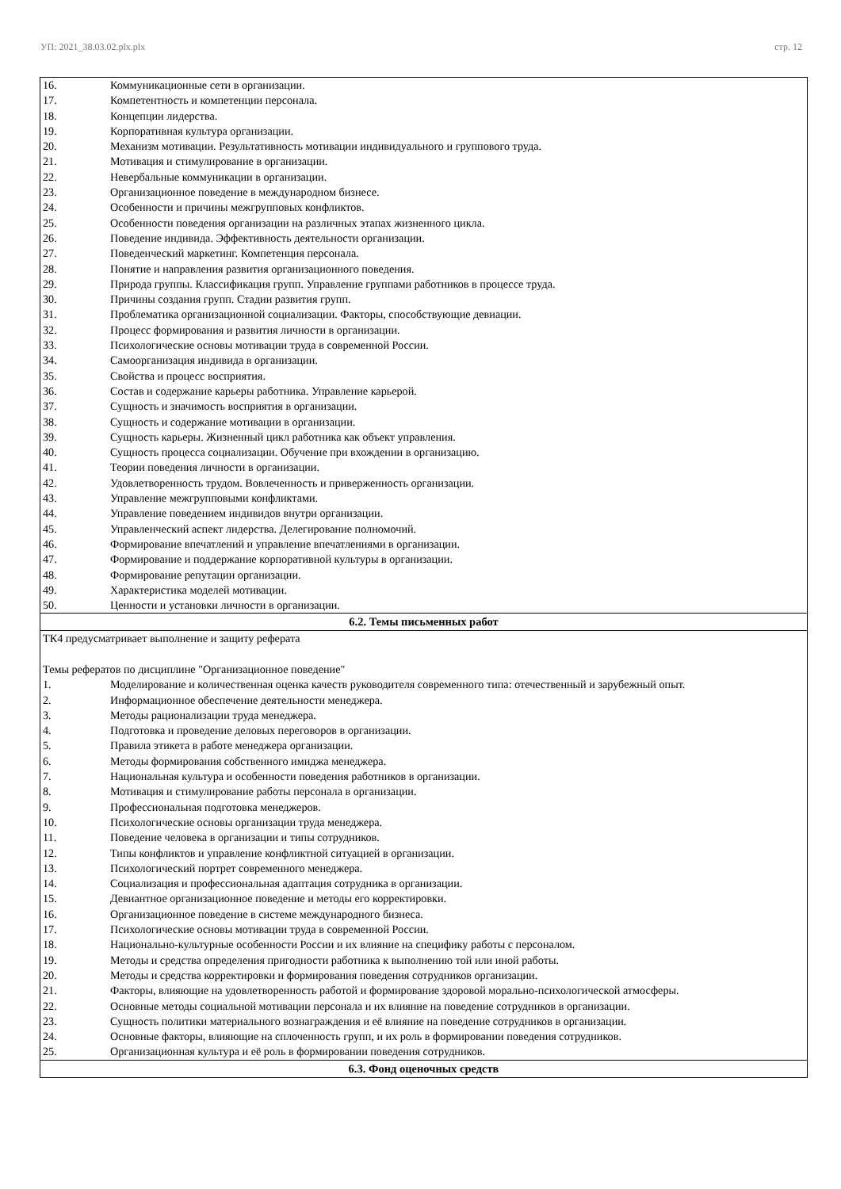УП: 2021_38.03.02.plx.plx стр. 12
| 16. Коммуникационные сети в организации. 17. Компетентность и компетенции персонала. 18. Концепции лидерства. 19. Корпоративная культура организации. 20. Механизм мотивации. Результативность мотивации индивидуального и группового труда. 21. Мотивация и стимулирование в организации. 22. Невербальные коммуникации в организации. 23. Организационное поведение в международном бизнесе. 24. Особенности и причины межгрупповых конфликтов. 25. Особенности поведения организации на различных этапах жизненного цикла. 26. Поведение индивида. Эффективность деятельности организации. 27. Поведенческий маркетинг. Компетенция персонала. 28. Понятие и направления развития организационного поведения. 29. Природа группы. Классификация групп. Управление группами работников в процессе труда. 30. Причины создания групп. Стадии развития групп. 31. Проблематика организационной социализации. Факторы, способствующие девиации. 32. Процесс формирования и развития личности в организации. 33. Психологические основы мотивации труда в современной России. 34. Самоорганизация индивида в организации. 35. Свойства и процесс восприятия. 36. Состав и содержание карьеры работника. Управление карьерой. 37. Сущность и значимость восприятия в организации. 38. Сущность и содержание мотивации в организации. 39. Сущность карьеры. Жизненный цикл работника как объект управления. 40. Сущность процесса социализации. Обучение при вхождении в организацию. 41. Теории поведения личности в организации. 42. Удовлетворенность трудом. Вовлеченность и приверженность организации. 43. Управление межгрупповыми конфликтами. 44. Управление поведением индивидов внутри организации. 45. Управленческий аспект лидерства. Делегирование полномочий. 46. Формирование впечатлений и управление впечатлениями в организации. 47. Формирование и поддержание корпоративной культуры в организации. 48. Формирование репутации организации. 49. Характеристика моделей мотивации. 50. Ценности и установки личности в организации. |
| 6.2. Темы письменных работ |
| ТК4 предусматривает выполнение и защиту реферата Темы рефератов по дисциплине "Организационное поведение" 1. Моделирование и количественная оценка качеств руководителя современного типа: отечественный и зарубежный опыт. 2. Информационное обеспечение деятельности менеджера. 3. Методы рационализации труда менеджера. 4. Подготовка и проведение деловых переговоров в организации. 5. Правила этикета в работе менеджера организации. 6. Методы формирования собственного имиджа менеджера. 7. Национальная культура и особенности поведения работников в организации. 8. Мотивация и стимулирование работы персонала в организации. 9. Профессиональная подготовка менеджеров. 10. Психологические основы организации труда менеджера. 11. Поведение человека в организации и типы сотрудников. 12. Типы конфликтов и управление конфликтной ситуацией в организации. 13. Психологический портрет современного менеджера. 14. Социализация и профессиональная адаптация сотрудника в организации. 15. Девиантное организационное поведение и методы его корректировки. 16. Организационное поведение в системе международного бизнеса. 17. Психологические основы мотивации труда в современной России. 18. Национально-культурные особенности России и их влияние на специфику работы с персоналом. 19. Методы и средства определения пригодности работника к выполнению той или иной работы. 20. Методы и средства корректировки и формирования поведения сотрудников организации. 21. Факторы, влияющие на удовлетворенность работой и формирование здоровой морально-психологической атмосферы. 22. Основные методы социальной мотивации персонала и их влияние на поведение сотрудников в организации. 23. Сущность политики материального вознаграждения и её влияние на поведение сотрудников в организации. 24. Основные факторы, влияющие на сплоченность групп, и их роль в формировании поведения сотрудников. 25. Организационная культура и её роль в формировании поведения сотрудников. |
| 6.3. Фонд оценочных средств |